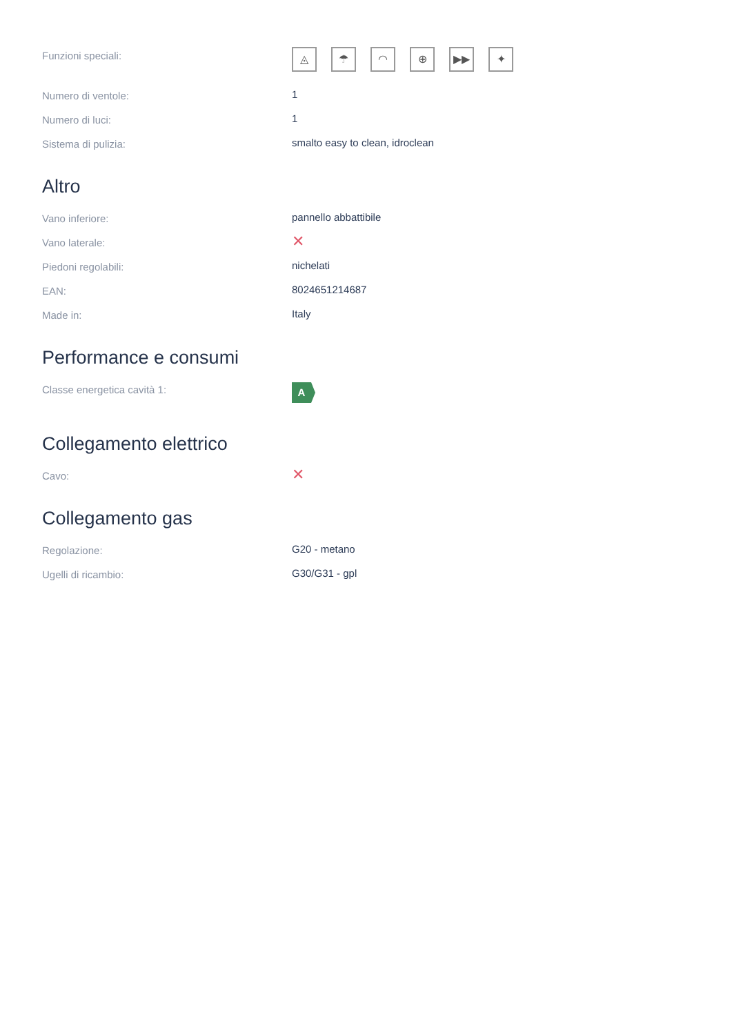| Funzioni speciali: | ◬ ☂ ◠ ⊕ ▶▶ ✦ |
| Numero di ventole: | 1 |
| Numero di luci: | 1 |
| Sistema di pulizia: | smalto easy to clean, idroclean |
Altro
| Vano inferiore: | pannello abbattibile |
| Vano laterale: | ✕ |
| Piedoni regolabili: | nichelati |
| EAN: | 8024651214687 |
| Made in: | Italy |
Performance e consumi
| Classe energetica cavità 1: | A |
Collegamento elettrico
| Cavo: | ✕ |
Collegamento gas
| Regolazione: | G20 - metano |
| Ugelli di ricambio: | G30/G31 - gpl |